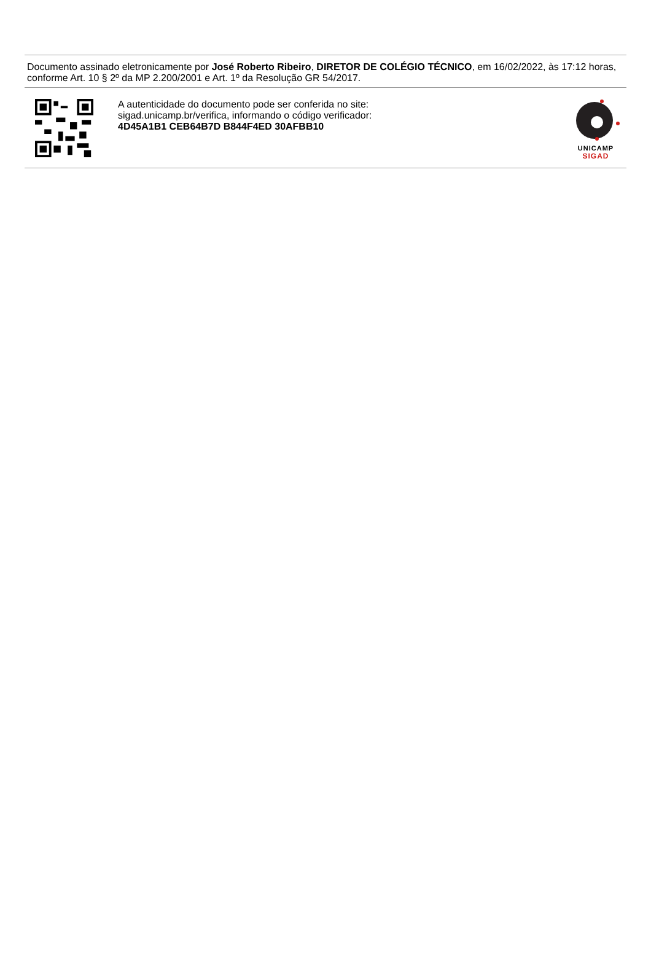Documento assinado eletronicamente por José Roberto Ribeiro, DIRETOR DE COLÉGIO TÉCNICO, em 16/02/2022, às 17:12 horas, conforme Art. 10 § 2º da MP 2.200/2001 e Art. 1º da Resolução GR 54/2017.
A autenticidade do documento pode ser conferida no site:
sigad.unicamp.br/verifica, informando o código verificador:
4D45A1B1 CEB64B7D B844F4ED 30AFBB10
UNICAMP
SIGAD